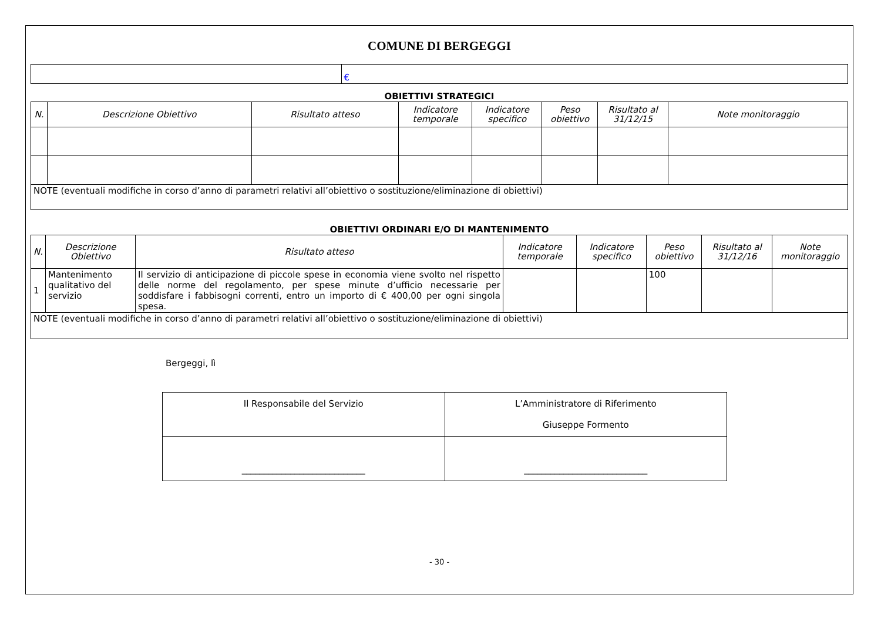COMUNE DI BERGEGGI
| | € |
OBIETTIVI STRATEGICI
| N. | Descrizione Obiettivo | Risultato atteso | Indicatore temporale | Indicatore specifico | Peso obiettivo | Risultato al 31/12/15 | Note monitoraggio |
| --- | --- | --- | --- | --- | --- | --- | --- |
| NOTE (eventuali modifiche in corso d’anno di parametri relativi all’obiettivo o sostituzione/eliminazione di obiettivi) | | | | | | | |
OBIETTIVI ORDINARI E/O DI MANTENIMENTO
| N. | Descrizione Obiettivo | Risultato atteso | Indicatore temporale | Indicatore specifico | Peso obiettivo | Risultato al 31/12/16 | Note monitoraggio |
| --- | --- | --- | --- | --- | --- | --- | --- |
| 1 | Mantenimento qualitativo del servizio | Il servizio di anticipazione di piccole spese in economia viene svolto nel rispetto delle norme del regolamento, per spese minute d’ufficio necessarie per soddisfare i fabbisogni correnti, entro un importo di € 400,00 per ogni singola spesa. | | | 100 | | |
| NOTE (eventuali modifiche in corso d’anno di parametri relativi all’obiettivo o sostituzione/eliminazione di obiettivi) | | | | | | | |
Bergeggi, lì
| Il Responsabile del Servizio | L’Amministratore di Riferimento Giuseppe Formento |
| ____________________________ | ____________________________ |
- 30 -